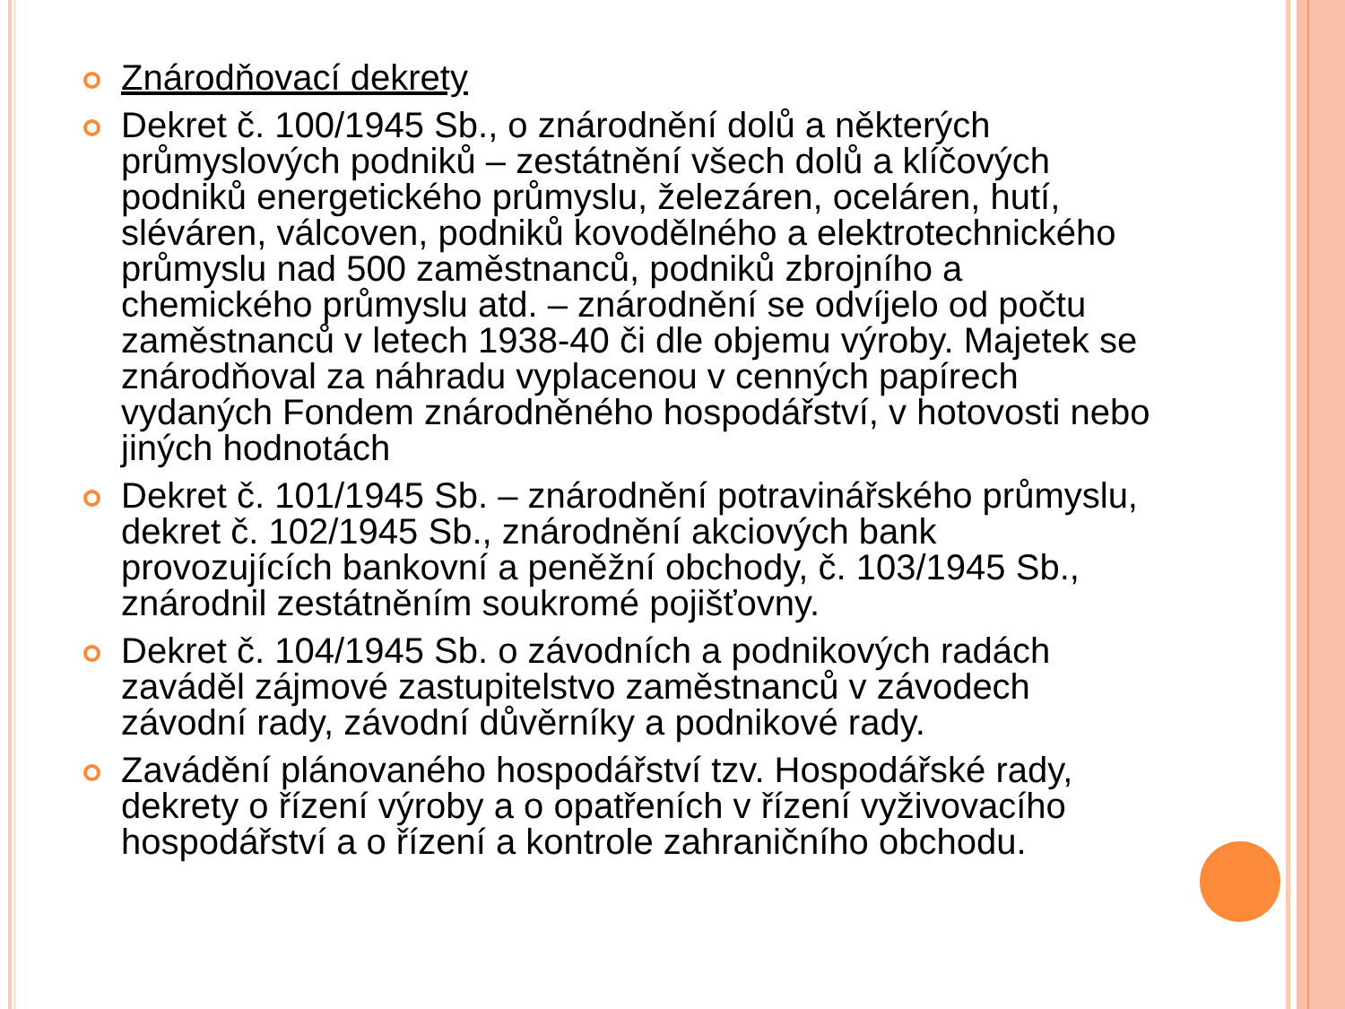Znárodňovací dekrety
Dekret č. 100/1945 Sb., o znárodnění dolů a některých průmyslových podniků – zestátnění všech dolů a klíčových podniků energetického průmyslu, železáren, oceláren, hutí, sléváren, válcoven, podniků kovodělného a elektrotechnického průmyslu nad 500 zaměstnanců, podniků zbrojního a chemického průmyslu atd. – znárodnění se odvíjelo od počtu zaměstnanců v letech 1938-40 či dle objemu výroby. Majetek se znárodňoval za náhradu vyplacenou v cenných papírech vydaných Fondem znárodněného hospodářství, v hotovosti nebo jiných hodnotách
Dekret č. 101/1945 Sb. – znárodnění potravinářského průmyslu, dekret č. 102/1945 Sb., znárodnění akciových bank provozujících bankovní a peněžní obchody, č. 103/1945 Sb., znárodnil zestátněním soukromé pojišťovny.
Dekret č. 104/1945 Sb. o závodních a podnikových radách zaváděl zájmové zastupitelstvo zaměstnanců v závodech závodní rady, závodní důvěrníky a podnikové rady.
Zavádění plánovaného hospodářství tzv. Hospodářské rady, dekrety o řízení výroby a o opatřeních v řízení vyživovacího hospodářství a o řízení a kontrole zahraničního obchodu.